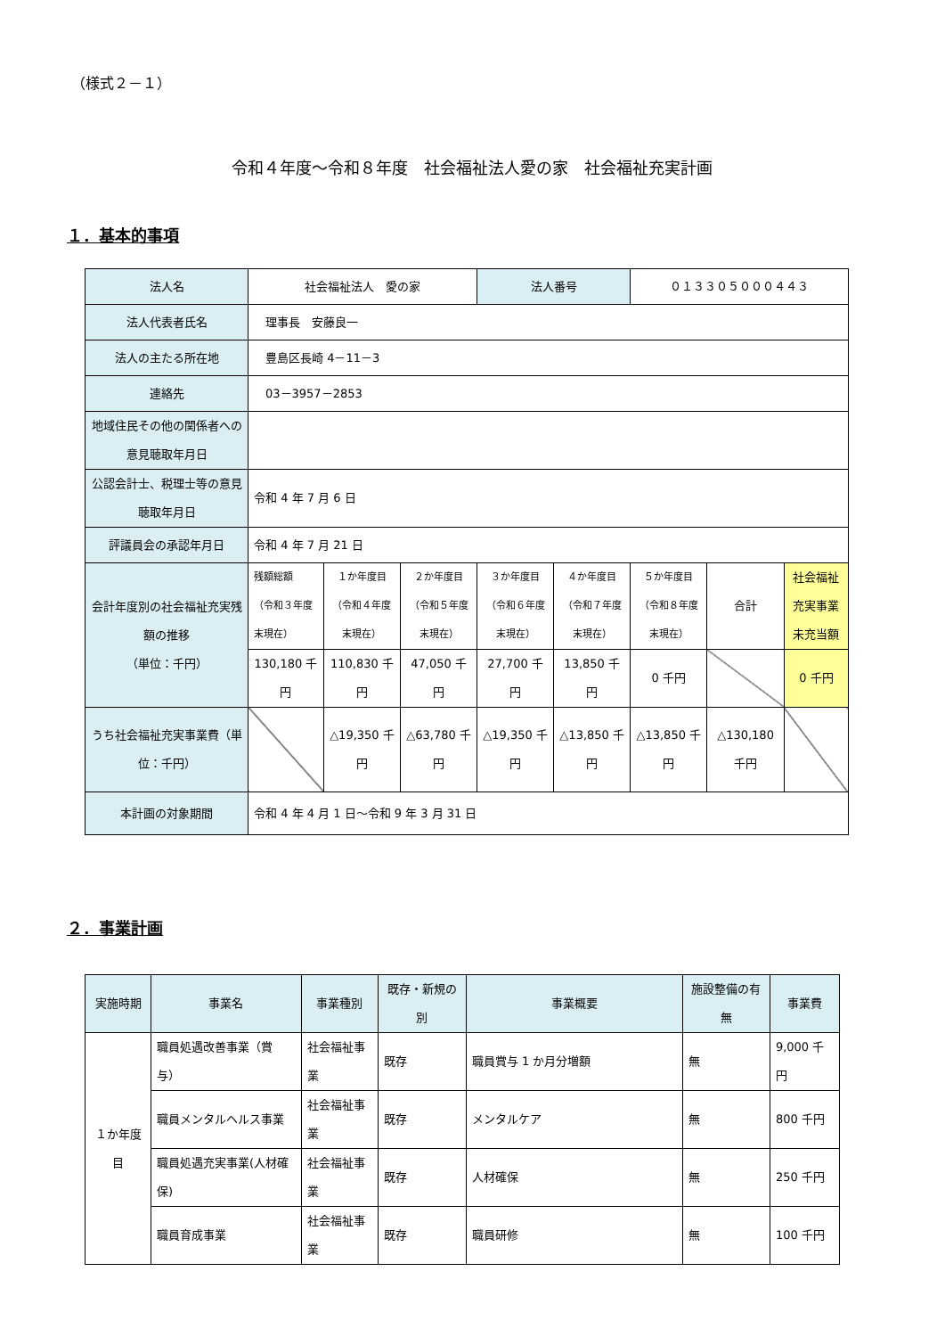（様式２－１）
令和４年度～令和８年度　社会福祉法人愛の家　社会福祉充実計画
１．基本的事項
| 法人名 | 社会福祉法人 愛の家 | | | 法人番号 | | ０１３３０５０００４４３ | | |
| 法人代表者氏名 | 理事長 安藤良一 | | | | | | | |
| 法人の主たる所在地 | 豊島区長崎 4－11－3 | | | | | | | |
| 連絡先 | 03－3957－2853 | | | | | | | |
| 地域住民その他の関係者への意見聴取年月日 | | | | | | | | |
| 公認会計士、税理士等の意見聴取年月日 | 令和 4 年 7 月 6 日 | | | | | | | |
| 評議員会の承認年月日 | 令和 4 年 7 月 21 日 | | | | | | | |
| 会計年度別の社会福祉充実残額の推移 （単位：千円） | 残額総額 （令和３年度末現在） | １か年度目 （令和４年度末現在） | ２か年度目 （令和５年度末現在） | ３か年度目 （令和６年度末現在） | ４か年度目 （令和７年度末現在） | ５か年度目 （令和８年度末現在） | 合計 | 社会福祉充実事業未充当額 |
| | 130,180 千円 | 110,830 千円 | 47,050 千円 | 27,700 千円 | 13,850 千円 | 0 千円 | | 0 千円 |
| うち社会福祉充実事業費（単位：千円） | | △19,350 千円 | △63,780 千円 | △19,350 千円 | △13,850 千円 | △13,850 千円 | △130,180 千円 | |
| 本計画の対象期間 | 令和 4 年 4 月 1 日～令和 9 年 3 月 31 日 | | | | | | | |
２．事業計画
| 実施時期 | 事業名 | 事業種別 | 既存・新規の別 | 事業概要 | 施設整備の有無 | 事業費 |
| --- | --- | --- | --- | --- | --- | --- |
| １か年度目 | 職員処遇改善事業（賞与） | 社会福祉事業 | 既存 | 職員賞与 1 か月分増額 | 無 | 9,000 千円 |
| | 職員メンタルヘルス事業 | 社会福祉事業 | 既存 | メンタルケア | 無 | 800 千円 |
| | 職員処遇充実事業(人材確保) | 社会福祉事業 | 既存 | 人材確保 | 無 | 250 千円 |
| | 職員育成事業 | 社会福祉事業 | 既存 | 職員研修 | 無 | 100 千円 |